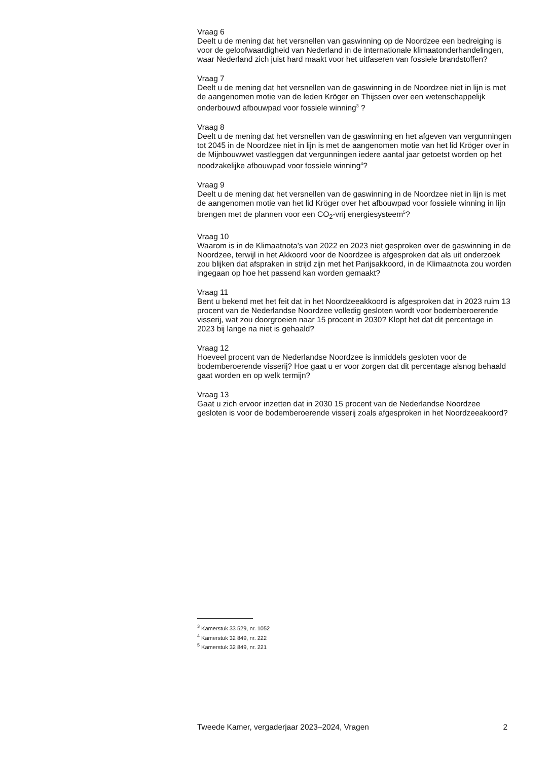Vraag 6
Deelt u de mening dat het versnellen van gaswinning op de Noordzee een bedreiging is voor de geloofwaardigheid van Nederland in de internationale klimaatonderhandelingen, waar Nederland zich juist hard maakt voor het uitfaseren van fossiele brandstoffen?
Vraag 7
Deelt u de mening dat het versnellen van de gaswinning in de Noordzee niet in lijn is met de aangenomen motie van de leden Kröger en Thijssen over een wetenschappelijk onderbouwd afbouwpad voor fossiele winning<sup>3</sup> ?
Vraag 8
Deelt u de mening dat het versnellen van de gaswinning en het afgeven van vergunningen tot 2045 in de Noordzee niet in lijn is met de aangenomen motie van het lid Kröger over in de Mijnbouwwet vastleggen dat vergunningen iedere aantal jaar getoetst worden op het noodzakelijke afbouwpad voor fossiele winning<sup>4</sup>?
Vraag 9
Deelt u de mening dat het versnellen van de gaswinning in de Noordzee niet in lijn is met de aangenomen motie van het lid Kröger over het afbouwpad voor fossiele winning in lijn brengen met de plannen voor een CO<sub>2</sub>-vrij energiesysteem<sup>5</sup>?
Vraag 10
Waarom is in de Klimaatnota’s van 2022 en 2023 niet gesproken over de gaswinning in de Noordzee, terwijl in het Akkoord voor de Noordzee is afgesproken dat als uit onderzoek zou blijken dat afspraken in strijd zijn met het Parijsakkoord, in de Klimaatnota zou worden ingegaan op hoe het passend kan worden gemaakt?
Vraag 11
Bent u bekend met het feit dat in het Noordzeeakkoord is afgesproken dat in 2023 ruim 13 procent van de Nederlandse Noordzee volledig gesloten wordt voor bodemberoerende visserij, wat zou doorgroeien naar 15 procent in 2030? Klopt het dat dit percentage in 2023 bij lange na niet is gehaald?
Vraag 12
Hoeveel procent van de Nederlandse Noordzee is inmiddels gesloten voor de bodemberoerende visserij? Hoe gaat u er voor zorgen dat dit percentage alsnog behaald gaat worden en op welk termijn?
Vraag 13
Gaat u zich ervoor inzetten dat in 2030 15 procent van de Nederlandse Noordzee gesloten is voor de bodemberoerende visserij zoals afgesproken in het Noordzeeakoord?
<sup>3</sup> Kamerstuk 33 529, nr. 1052
<sup>4</sup> Kamerstuk 32 849, nr. 222
<sup>5</sup> Kamerstuk 32 849, nr. 221
Tweede Kamer, vergaderjaar 2023–2024, Vragen 2